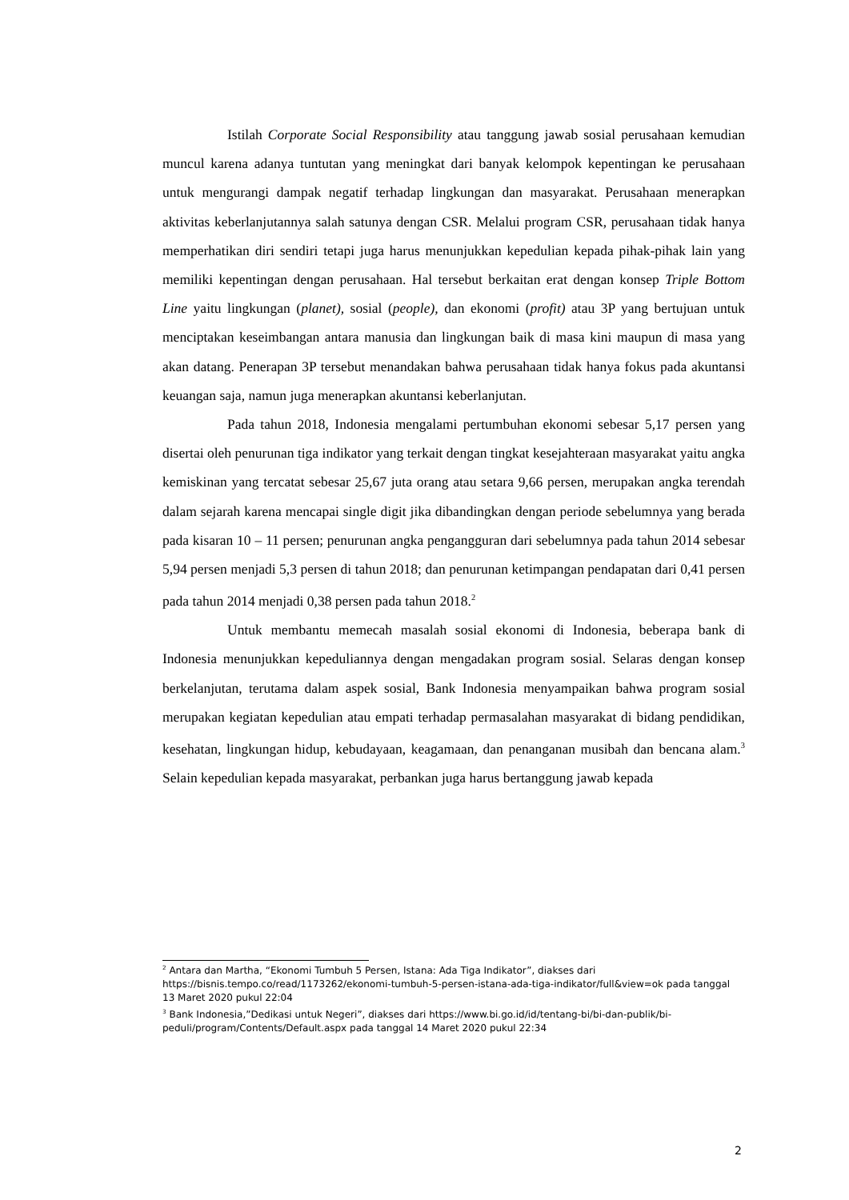Istilah Corporate Social Responsibility atau tanggung jawab sosial perusahaan kemudian muncul karena adanya tuntutan yang meningkat dari banyak kelompok kepentingan ke perusahaan untuk mengurangi dampak negatif terhadap lingkungan dan masyarakat. Perusahaan menerapkan aktivitas keberlanjutannya salah satunya dengan CSR. Melalui program CSR, perusahaan tidak hanya memperhatikan diri sendiri tetapi juga harus menunjukkan kepedulian kepada pihak-pihak lain yang memiliki kepentingan dengan perusahaan. Hal tersebut berkaitan erat dengan konsep Triple Bottom Line yaitu lingkungan (planet), sosial (people), dan ekonomi (profit) atau 3P yang bertujuan untuk menciptakan keseimbangan antara manusia dan lingkungan baik di masa kini maupun di masa yang akan datang. Penerapan 3P tersebut menandakan bahwa perusahaan tidak hanya fokus pada akuntansi keuangan saja, namun juga menerapkan akuntansi keberlanjutan.
Pada tahun 2018, Indonesia mengalami pertumbuhan ekonomi sebesar 5,17 persen yang disertai oleh penurunan tiga indikator yang terkait dengan tingkat kesejahteraan masyarakat yaitu angka kemiskinan yang tercatat sebesar 25,67 juta orang atau setara 9,66 persen, merupakan angka terendah dalam sejarah karena mencapai single digit jika dibandingkan dengan periode sebelumnya yang berada pada kisaran 10 – 11 persen; penurunan angka pengangguran dari sebelumnya pada tahun 2014 sebesar 5,94 persen menjadi 5,3 persen di tahun 2018; dan penurunan ketimpangan pendapatan dari 0,41 persen pada tahun 2014 menjadi 0,38 persen pada tahun 2018.<sup>2</sup>
Untuk membantu memecah masalah sosial ekonomi di Indonesia, beberapa bank di Indonesia menunjukkan kepeduliannya dengan mengadakan program sosial. Selaras dengan konsep berkelanjutan, terutama dalam aspek sosial, Bank Indonesia menyampaikan bahwa program sosial merupakan kegiatan kepedulian atau empati terhadap permasalahan masyarakat di bidang pendidikan, kesehatan, lingkungan hidup, kebudayaan, keagamaan, dan penanganan musibah dan bencana alam.<sup>3</sup> Selain kepedulian kepada masyarakat, perbankan juga harus bertanggung jawab kepada
<sup>2</sup> Antara dan Martha, “Ekonomi Tumbuh 5 Persen, Istana: Ada Tiga Indikator”, diakses dari https://bisnis.tempo.co/read/1173262/ekonomi-tumbuh-5-persen-istana-ada-tiga-indikator/full&view=ok pada tanggal 13 Maret 2020 pukul 22:04
<sup>3</sup> Bank Indonesia,”Dedikasi untuk Negeri”, diakses dari https://www.bi.go.id/id/tentang-bi/bi-dan-publik/bi-peduli/program/Contents/Default.aspx pada tanggal 14 Maret 2020 pukul 22:34
2